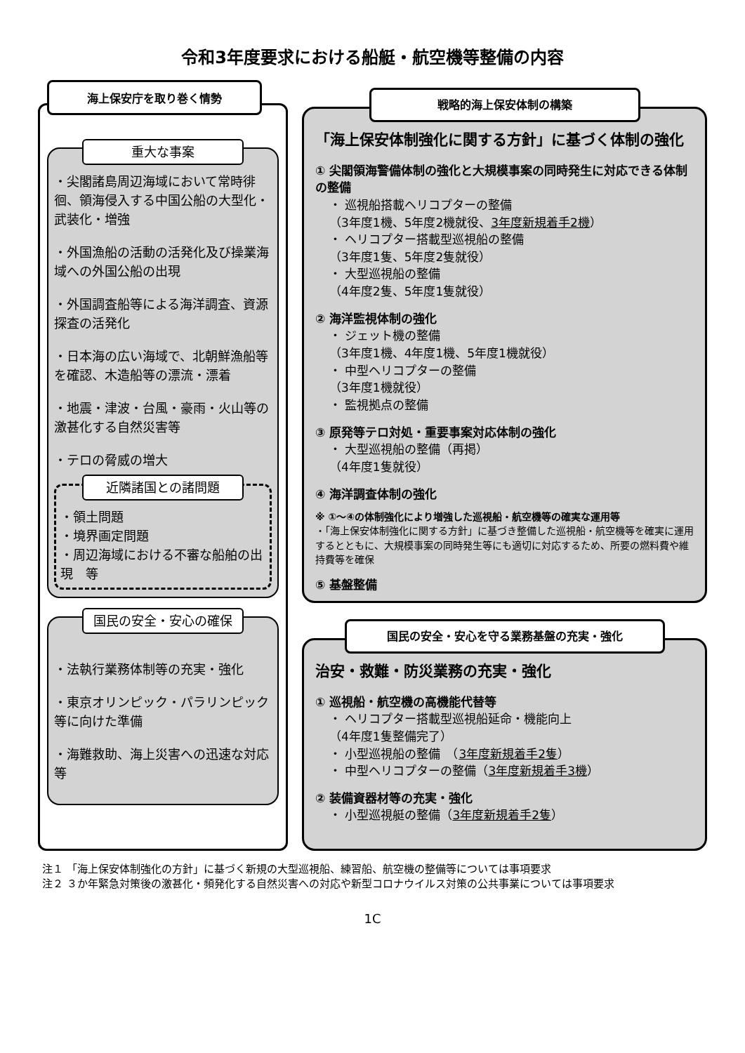令和3年度要求における船艇・航空機等整備の内容
海上保安庁を取り巻く情勢
重大な事案
・尖閣諸島周辺海域において常時徘徊、領海侵入する中国公船の大型化・武装化・増強
・外国漁船の活動の活発化及び操業海域への外国公船の出現
・外国調査船等による海洋調査、資源探査の活発化
・日本海の広い海域で、北朝鮮漁船等を確認、木造船等の漂流・漂着
・地震・津波・台風・豪雨・火山等の激甚化する自然災害等
・テロの脅威の増大
近隣諸国との諸問題
・領土問題
・境界画定問題
・周辺海域における不審な船舶の出現　等
国民の安全・安心の確保
・法執行業務体制等の充実・強化
・東京オリンピック・パラリンピック等に向けた準備
・海難救助、海上災害への迅速な対応　等
戦略的海上保安体制の構築
「海上保安体制強化に関する方針」に基づく体制の強化
① 尖閣領海警備体制の強化と大規模事案の同時発生に対応できる体制の整備
・ 巡視船搭載ヘリコプターの整備
（3年度1機、5年度2機就役、3年度新規着手2機）
・ ヘリコプター搭載型巡視船の整備
（3年度1隻、5年度2隻就役）
・ 大型巡視船の整備
（4年度2隻、5年度1隻就役）
② 海洋監視体制の強化
・ ジェット機の整備
（3年度1機、4年度1機、5年度1機就役）
・ 中型ヘリコプターの整備
（3年度1機就役）
・ 監視拠点の整備
③ 原発等テロ対処・重要事案対応体制の強化
・ 大型巡視船の整備（再掲）
（4年度1隻就役）
④ 海洋調査体制の強化
※ ①～④の体制強化により増強した巡視船・航空機等の確実な運用等
・「海上保安体制強化に関する方針」に基づき整備した巡視船・航空機等を確実に運用するとともに、大規模事案の同時発生等にも適切に対応するため、所要の燃料費や維持費等を確保
⑤ 基盤整備
国民の安全・安心を守る業務基盤の充実・強化
治安・救難・防災業務の充実・強化
① 巡視船・航空機の高機能代替等
・ ヘリコプター搭載型巡視船延命・機能向上
（4年度1隻整備完了）
・ 小型巡視船の整備　（3年度新規着手2隻）
・ 中型ヘリコプターの整備（3年度新規着手3機）
② 装備資器材等の充実・強化
・ 小型巡視艇の整備（3年度新規着手2隻）
注１ 「海上保安体制強化の方針」に基づく新規の大型巡視船、練習船、航空機の整備等については事項要求
注２ ３か年緊急対策後の激甚化・頻発化する自然災害への対応や新型コロナウイルス対策の公共事業については事項要求
1C